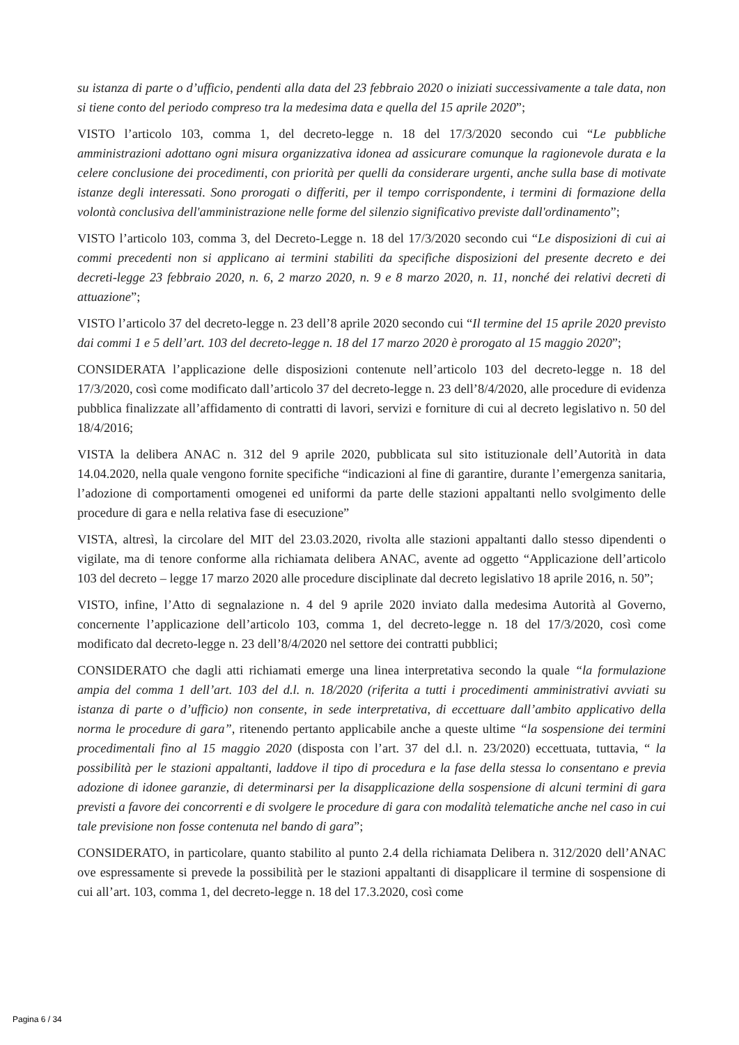su istanza di parte o d’ufficio, pendenti alla data del 23 febbraio 2020 o iniziati successivamente a tale data, non si tiene conto del periodo compreso tra la medesima data e quella del 15 aprile 2020”;
VISTO l’articolo 103, comma 1, del decreto-legge n. 18 del 17/3/2020 secondo cui “Le pubbliche amministrazioni adottano ogni misura organizzativa idonea ad assicurare comunque la ragionevole durata e la celere conclusione dei procedimenti, con priorità per quelli da considerare urgenti, anche sulla base di motivate istanze degli interessati. Sono prorogati o differiti, per il tempo corrispondente, i termini di formazione della volontà conclusiva dell'amministrazione nelle forme del silenzio significativo previste dall'ordinamento”;
VISTO l’articolo 103, comma 3, del Decreto-Legge n. 18 del 17/3/2020 secondo cui “Le disposizioni di cui ai commi precedenti non si applicano ai termini stabiliti da specifiche disposizioni del presente decreto e dei decreti-legge 23 febbraio 2020, n. 6, 2 marzo 2020, n. 9 e 8 marzo 2020, n. 11, nonché dei relativi decreti di attuazione”;
VISTO l’articolo 37 del decreto-legge n. 23 dell’8 aprile 2020 secondo cui “Il termine del 15 aprile 2020 previsto dai commi 1 e 5 dell’art. 103 del decreto-legge n. 18 del 17 marzo 2020 è prorogato al 15 maggio 2020”;
CONSIDERATA l’applicazione delle disposizioni contenute nell’articolo 103 del decreto-legge n. 18 del 17/3/2020, così come modificato dall’articolo 37 del decreto-legge n. 23 dell’8/4/2020, alle procedure di evidenza pubblica finalizzate all’affidamento di contratti di lavori, servizi e forniture di cui al decreto legislativo n. 50 del 18/4/2016;
VISTA la delibera ANAC n. 312 del 9 aprile 2020, pubblicata sul sito istituzionale dell’Autorità in data 14.04.2020, nella quale vengono fornite specifiche “indicazioni al fine di garantire, durante l’emergenza sanitaria, l’adozione di comportamenti omogenei ed uniformi da parte delle stazioni appaltanti nello svolgimento delle procedure di gara e nella relativa fase di esecuzione”
VISTA, altresì, la circolare del MIT del 23.03.2020, rivolta alle stazioni appaltanti dallo stesso dipendenti o vigilate, ma di tenore conforme alla richiamata delibera ANAC, avente ad oggetto “Applicazione dell’articolo 103 del decreto – legge 17 marzo 2020 alle procedure disciplinate dal decreto legislativo 18 aprile 2016, n. 50”;
VISTO, infine, l’Atto di segnalazione n. 4 del 9 aprile 2020 inviato dalla medesima Autorità al Governo, concernente l’applicazione dell’articolo 103, comma 1, del decreto-legge n. 18 del 17/3/2020, così come modificato dal decreto-legge n. 23 dell’8/4/2020 nel settore dei contratti pubblici;
CONSIDERATO che dagli atti richiamati emerge una linea interpretativa secondo la quale “la formulazione ampia del comma 1 dell’art. 103 del d.l. n. 18/2020 (riferita a tutti i procedimenti amministrativi avviati su istanza di parte o d’ufficio) non consente, in sede interpretativa, di eccettuare dall’ambito applicativo della norma le procedure di gara”, ritenendo pertanto applicabile anche a queste ultime “la sospensione dei termini procedimentali fino al 15 maggio 2020 (disposta con l’art. 37 del d.l. n. 23/2020) eccettuata, tuttavia, “ la possibilità per le stazioni appaltanti, laddove il tipo di procedura e la fase della stessa lo consentano e previa adozione di idonee garanzie, di determinarsi per la disapplicazione della sospensione di alcuni termini di gara previsti a favore dei concorrenti e di svolgere le procedure di gara con modalità telematiche anche nel caso in cui tale previsione non fosse contenuta nel bando di gara”;
CONSIDERATO, in particolare, quanto stabilito al punto 2.4 della richiamata Delibera n. 312/2020 dell’ANAC ove espressamente si prevede la possibilità per le stazioni appaltanti di disapplicare il termine di sospensione di cui all’art. 103, comma 1, del decreto-legge n. 18 del 17.3.2020, così come
Pagina 6 / 34